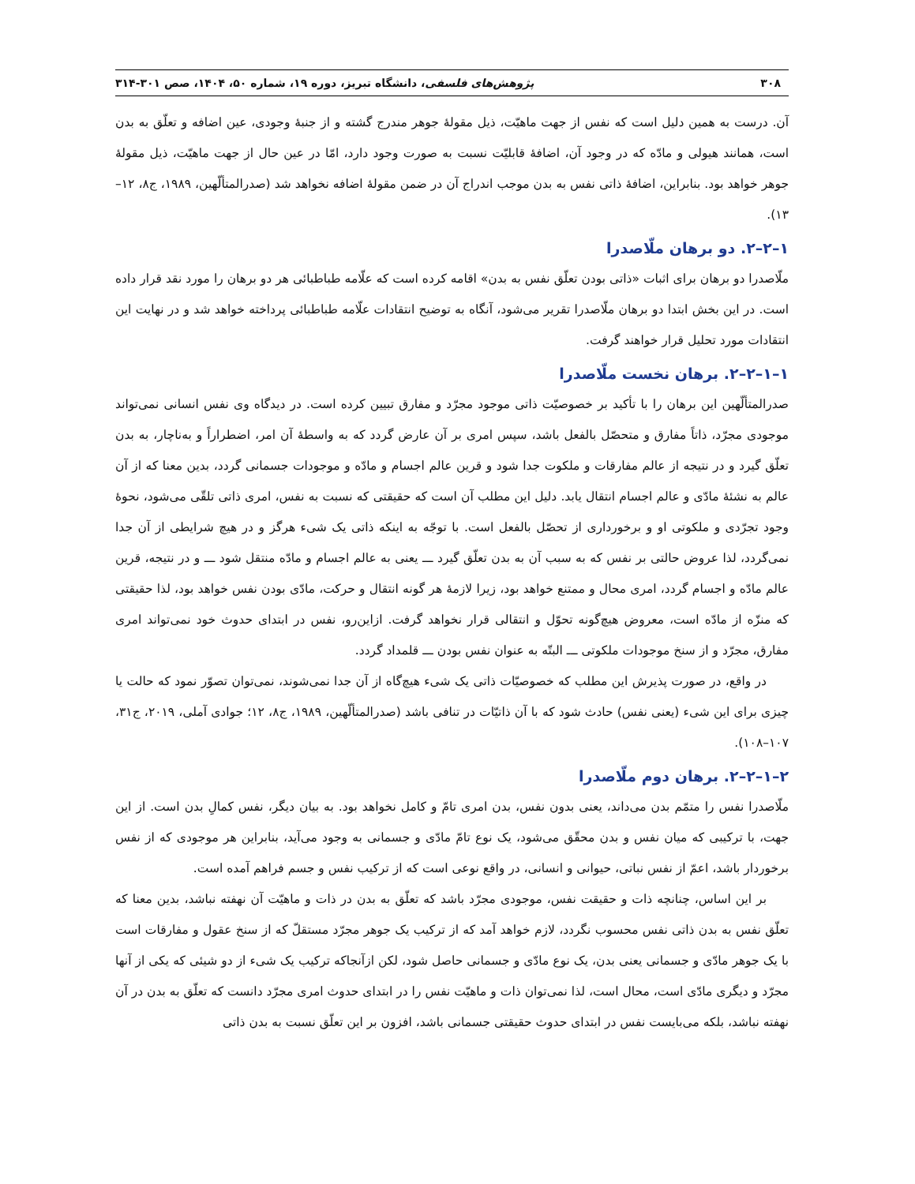۳۰۸ پژوهش‌های فلسفی، دانشگاه تبریز، دوره ۱۹، شماره ۵۰، ۱۴۰۴، صص ۳۰۱-۳۱۴
آن. درست به همین دلیل است که نفس از جهت ماهیّت، ذیل مقولۀ جوهر مندرج گشته و از جنبۀ وجودی، عین اضافه و تعلّق به بدن است، همانند هیولی و مادّه که در وجود آن، اضافۀ قابلیّت نسبت به صورت وجود دارد، امّا در عین حال از جهت ماهیّت، ذیل مقولۀ جوهر خواهد بود. بنابراین، اضافۀ ذاتی نفس به بدن موجب اندراج آن در ضمن مقولۀ اضافه نخواهد شد (صدرالمتألّهین، ۱۹۸۹، ج۸، ۱۲–۱۳).
۱–۲–۲. دو برهان ملّاصدرا
ملّاصدرا دو برهان برای اثبات «ذاتی بودن تعلّق نفس به بدن» اقامه کرده است که علّامه طباطبائی هر دو برهان را مورد نقد قرار داده است. در این بخش ابتدا دو برهان ملّاصدرا تقریر می‌شود، آنگاه به توضیح انتقادات علّامه طباطبائی پرداخته خواهد شد و در نهایت این انتقادات مورد تحلیل قرار خواهند گرفت.
۱–۱–۲–۲. برهان نخست ملّاصدرا
صدرالمتألّهین این برهان را با تأکید بر خصوصیّت ذاتی موجود مجرّد و مفارق تبیین کرده است. در دیدگاه وی نفس انسانی نمی‌تواند موجودی مجرّد، ذاتاً مفارق و متحصّل بالفعل باشد، سپس امری بر آن عارض گردد که به واسطۀ آن امر، اضطراراً و به‌ناچار، به بدن تعلّق گیرد و در نتیجه از عالم مفارقات و ملکوت جدا شود و قرین عالم اجسام و مادّه و موجودات جسمانی گردد، بدین معنا که از آن عالم به نشئۀ مادّی و عالم اجسام انتقال یابد. دلیل این مطلب آن است که حقیقتی که نسبت به نفس، امری ذاتی تلقّی می‌شود، نحوۀ وجود تجرّدی و ملکوتی او و برخورداری از تحصّل بالفعل است. با توجّه به اینکه ذاتی یک شیء هرگز و در هیچ شرایطی از آن جدا نمی‌گردد، لذا عروض حالتی بر نفس که به سبب آن به بدن تعلّق گیرد ـــ یعنی به عالم اجسام و مادّه منتقل شود ـــ و در نتیجه، قرین عالم مادّه و اجسام گردد، امری محال و ممتنع خواهد بود، زیرا لازمۀ هر گونه انتقال و حرکت، مادّی بودن نفس خواهد بود، لذا حقیقتی که منزّه از مادّه است، معروض هیچ‌گونه تحوّل و انتقالی قرار نخواهد گرفت. ازاین‌رو، نفس در ابتدای حدوث خود نمی‌تواند امری مفارق، مجرّد و از سنخ موجودات ملکوتی ـــ البتّه به عنوان نفس بودن ـــ قلمداد گردد.
در واقع، در صورت پذیرش این مطلب که خصوصیّات ذاتی یک شیء هیچ‌گاه از آن جدا نمی‌شوند، نمی‌توان تصوّر نمود که حالت یا چیزی برای این شیء (یعنی نفس) حادث شود که با آن ذاتیّات در تنافی باشد (صدرالمتألّهین، ۱۹۸۹، ج۸، ۱۲؛ جوادی آملی، ۲۰۱۹، ج۳۱، ۱۰۷–۱۰۸).
۲–۱–۲–۲. برهان دوم ملّاصدرا
ملّاصدرا نفس را متمّم بدن می‌داند، یعنی بدون نفس، بدن امری تامّ و کامل نخواهد بود. به بیان دیگر، نفس کمالِ بدن است. از این جهت، با ترکیبی که میان نفس و بدن محقّق می‌شود، یک نوع تامّ مادّی و جسمانی به وجود می‌آید، بنابراین هر موجودی که از نفس برخوردار باشد، اعمّ از نفس نباتی، حیوانی و انسانی، در واقع نوعی است که از ترکیب نفس و جسم فراهم آمده است.
بر این اساس، چنانچه ذات و حقیقت نفس، موجودی مجرّد باشد که تعلّق به بدن در ذات و ماهیّت آن نهفته نباشد، بدین معنا که تعلّق نفس به بدن ذاتی نفس محسوب نگردد، لازم خواهد آمد که از ترکیب یک جوهر مجرّد مستقلّ که از سنخ عقول و مفارقات است با یک جوهر مادّی و جسمانی یعنی بدن، یک نوع مادّی و جسمانی حاصل شود، لکن ازآنجاکه ترکیب یک شیء از دو شیئی که یکی از آنها مجرّد و دیگری مادّی است، محال است، لذا نمی‌توان ذات و ماهیّت نفس را در ابتدای حدوث امری مجرّد دانست که تعلّق به بدن در آن نهفته نباشد، بلکه می‌بایست نفس در ابتدای حدوث حقیقتی جسمانی باشد، افزون بر این تعلّق نسبت به بدن ذاتی